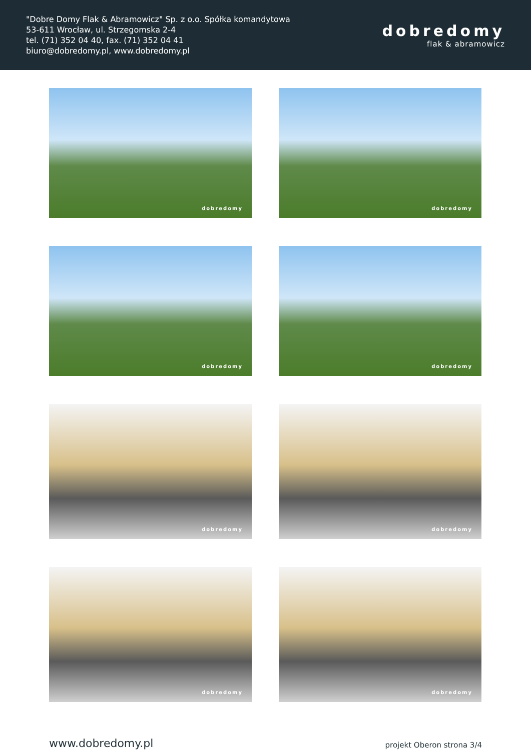"Dobre Domy Flak & Abramowicz" Sp. z o.o. Spółka komandytowa
53-611 Wrocław, ul. Strzegomska 2-4
tel. (71) 352 04 40, fax. (71) 352 04 41
biuro@dobredomy.pl, www.dobredomy.pl
dobredomy
flak & abramowicz
dobredomy
dobredomy
dobredomy
dobredomy
dobredomy
dobredomy
dobredomy
dobredomy
www.dobredomy.pl projekt Oberon strona 3/4